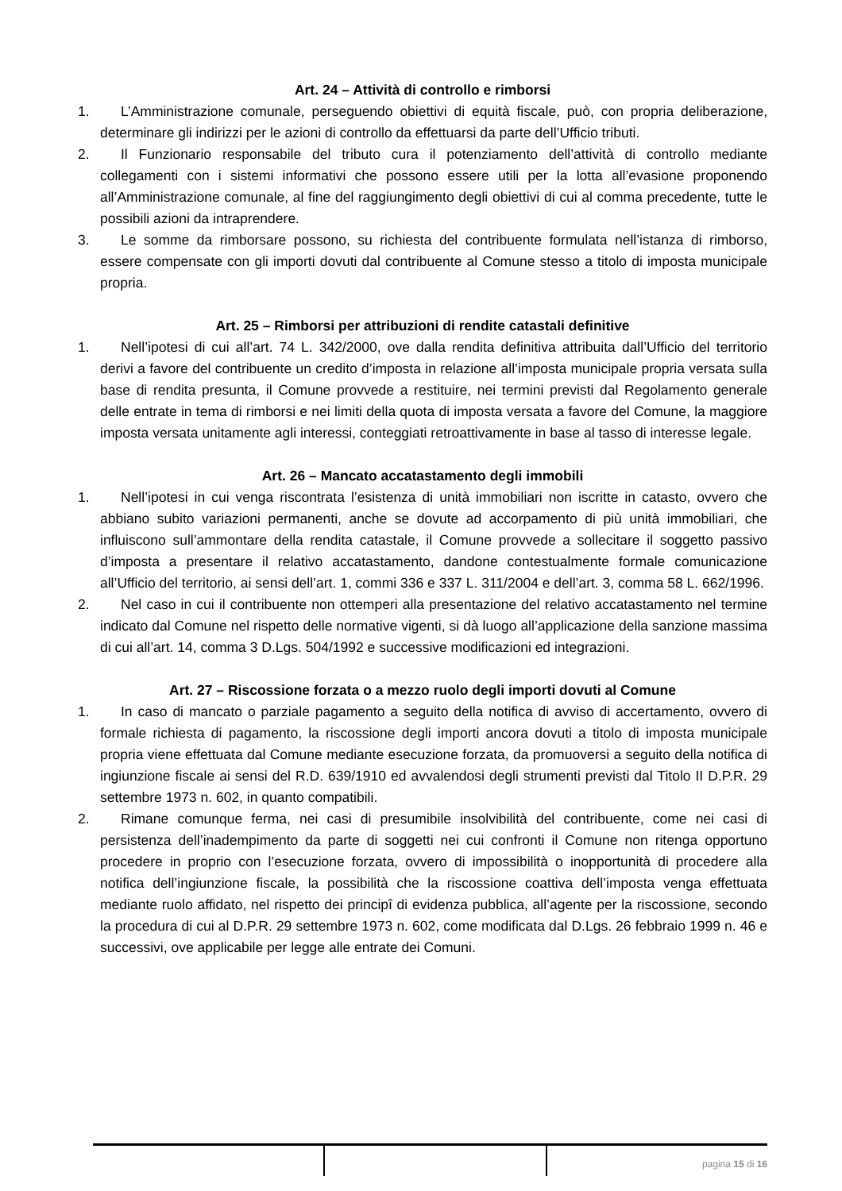Art. 24 – Attività di controllo e rimborsi
1. L’Amministrazione comunale, perseguendo obiettivi di equità fiscale, può, con propria deliberazione, determinare gli indirizzi per le azioni di controllo da effettuarsi da parte dell’Ufficio tributi.
2. Il Funzionario responsabile del tributo cura il potenziamento dell’attività di controllo mediante collegamenti con i sistemi informativi che possono essere utili per la lotta all’evasione proponendo all’Amministrazione comunale, al fine del raggiungimento degli obiettivi di cui al comma precedente, tutte le possibili azioni da intraprendere.
3. Le somme da rimborsare possono, su richiesta del contribuente formulata nell’istanza di rimborso, essere compensate con gli importi dovuti dal contribuente al Comune stesso a titolo di imposta municipale propria.
Art. 25 – Rimborsi per attribuzioni di rendite catastali definitive
1. Nell’ipotesi di cui all’art. 74 L. 342/2000, ove dalla rendita definitiva attribuita dall’Ufficio del territorio derivi a favore del contribuente un credito d’imposta in relazione all’imposta municipale propria versata sulla base di rendita presunta, il Comune provvede a restituire, nei termini previsti dal Regolamento generale delle entrate in tema di rimborsi e nei limiti della quota di imposta versata a favore del Comune, la maggiore imposta versata unitamente agli interessi, conteggiati retroattivamente in base al tasso di interesse legale.
Art. 26 – Mancato accatastamento degli immobili
1. Nell’ipotesi in cui venga riscontrata l’esistenza di unità immobiliari non iscritte in catasto, ovvero che abbiano subito variazioni permanenti, anche se dovute ad accorpamento di più unità immobiliari, che influiscono sull’ammontare della rendita catastale, il Comune provvede a sollecitare il soggetto passivo d’imposta a presentare il relativo accatastamento, dandone contestualmente formale comunicazione all’Ufficio del territorio, ai sensi dell’art. 1, commi 336 e 337 L. 311/2004 e dell’art. 3, comma 58 L. 662/1996.
2. Nel caso in cui il contribuente non ottemperi alla presentazione del relativo accatastamento nel termine indicato dal Comune nel rispetto delle normative vigenti, si dà luogo all’applicazione della sanzione massima di cui all’art. 14, comma 3 D.Lgs. 504/1992 e successive modificazioni ed integrazioni.
Art. 27 – Riscossione forzata o a mezzo ruolo degli importi dovuti al Comune
1. In caso di mancato o parziale pagamento a seguito della notifica di avviso di accertamento, ovvero di formale richiesta di pagamento, la riscossione degli importi ancora dovuti a titolo di imposta municipale propria viene effettuata dal Comune mediante esecuzione forzata, da promuoversi a seguito della notifica di ingiunzione fiscale ai sensi del R.D. 639/1910 ed avvalendosi degli strumenti previsti dal Titolo II D.P.R. 29 settembre 1973 n. 602, in quanto compatibili.
2. Rimane comunque ferma, nei casi di presumibile insolvibilità del contribuente, come nei casi di persistenza dell’inadempimento da parte di soggetti nei cui confronti il Comune non ritenga opportuno procedere in proprio con l’esecuzione forzata, ovvero di impossibilità o inopportunità di procedere alla notifica dell’ingiunzione fiscale, la possibilità che la riscossione coattiva dell’imposta venga effettuata mediante ruolo affidato, nel rispetto dei principî di evidenza pubblica, all’agente per la riscossione, secondo la procedura di cui al D.P.R. 29 settembre 1973 n. 602, come modificata dal D.Lgs. 26 febbraio 1999 n. 46 e successivi, ove applicabile per legge alle entrate dei Comuni.
pagina 15 di 16